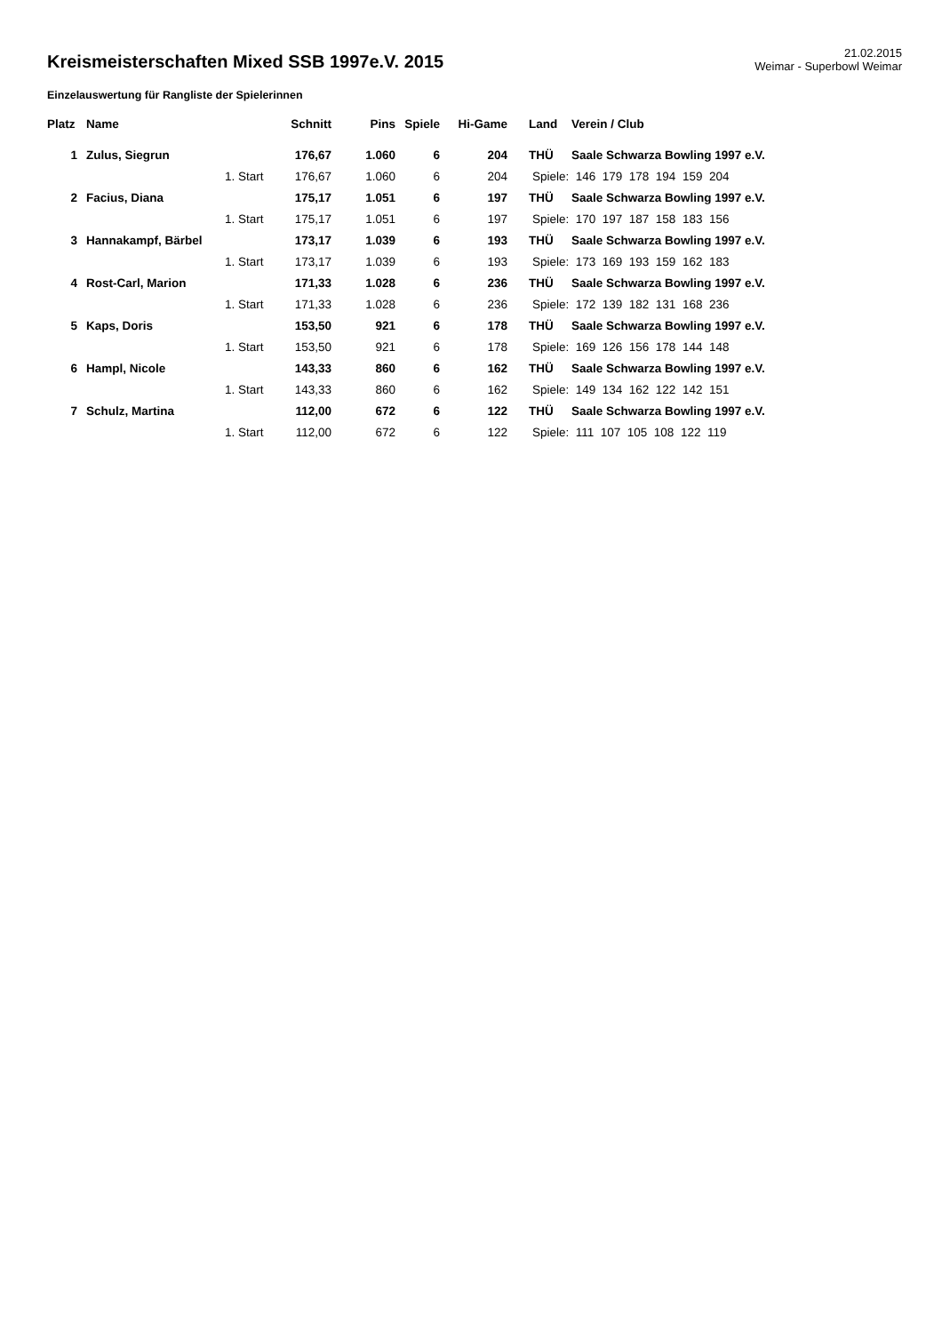Kreismeisterschaften Mixed SSB 1997e.V. 2015
21.02.2015
Weimar - Superbowl Weimar
Einzelauswertung für Rangliste der Spielerinnen
| Platz | Name | | Schnitt | Pins | Spiele | Hi-Game | Land | Verein / Club |
| --- | --- | --- | --- | --- | --- | --- | --- | --- |
| 1 | Zulus, Siegrun | | 176,67 | 1.060 | 6 | 204 | THÜ | Saale Schwarza Bowling 1997 e.V. |
| | | 1. Start | 176,67 | 1.060 | 6 | 204 | Spiele: 146 179 178 194 159 204 | |
| 2 | Facius, Diana | | 175,17 | 1.051 | 6 | 197 | THÜ | Saale Schwarza Bowling 1997 e.V. |
| | | 1. Start | 175,17 | 1.051 | 6 | 197 | Spiele: 170 197 187 158 183 156 | |
| 3 | Hannakampf, Bärbel | | 173,17 | 1.039 | 6 | 193 | THÜ | Saale Schwarza Bowling 1997 e.V. |
| | | 1. Start | 173,17 | 1.039 | 6 | 193 | Spiele: 173 169 193 159 162 183 | |
| 4 | Rost-Carl, Marion | | 171,33 | 1.028 | 6 | 236 | THÜ | Saale Schwarza Bowling 1997 e.V. |
| | | 1. Start | 171,33 | 1.028 | 6 | 236 | Spiele: 172 139 182 131 168 236 | |
| 5 | Kaps, Doris | | 153,50 | 921 | 6 | 178 | THÜ | Saale Schwarza Bowling 1997 e.V. |
| | | 1. Start | 153,50 | 921 | 6 | 178 | Spiele: 169 126 156 178 144 148 | |
| 6 | Hampl, Nicole | | 143,33 | 860 | 6 | 162 | THÜ | Saale Schwarza Bowling 1997 e.V. |
| | | 1. Start | 143,33 | 860 | 6 | 162 | Spiele: 149 134 162 122 142 151 | |
| 7 | Schulz, Martina | | 112,00 | 672 | 6 | 122 | THÜ | Saale Schwarza Bowling 1997 e.V. |
| | | 1. Start | 112,00 | 672 | 6 | 122 | Spiele: 111 107 105 108 122 119 | |